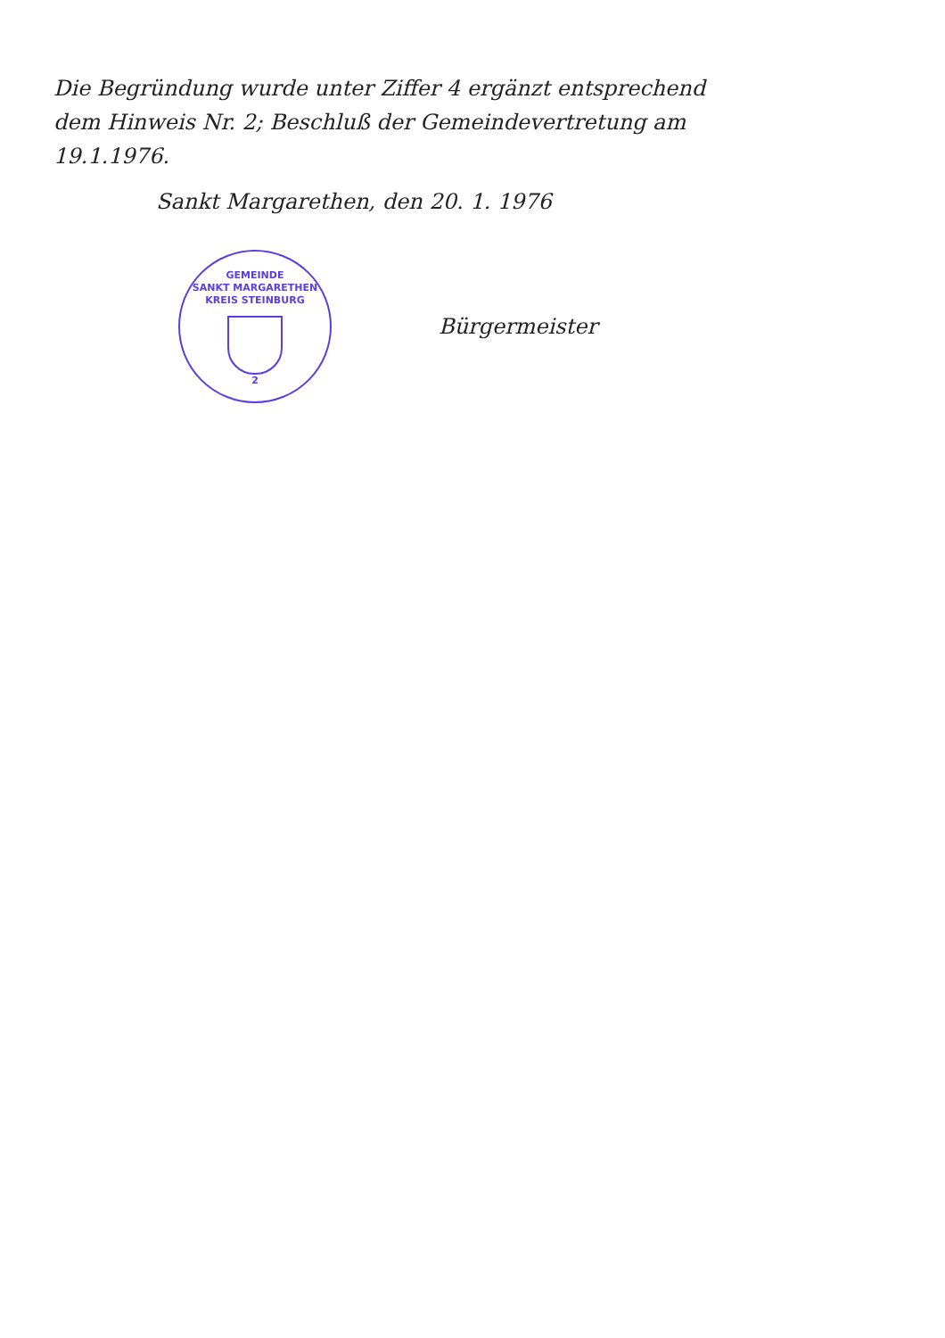Die Begründung wurde unter Ziffer 4 ergänzt entsprechend dem Hinweis Nr. 2; Beschluß der Gemeindevertretung am 19.1.1976.
Sankt Margarethen, den 20. 1. 1976
GEMEINDE
SANKT MARGARETHEN
KREIS STEINBURG
2
Bürgermeister